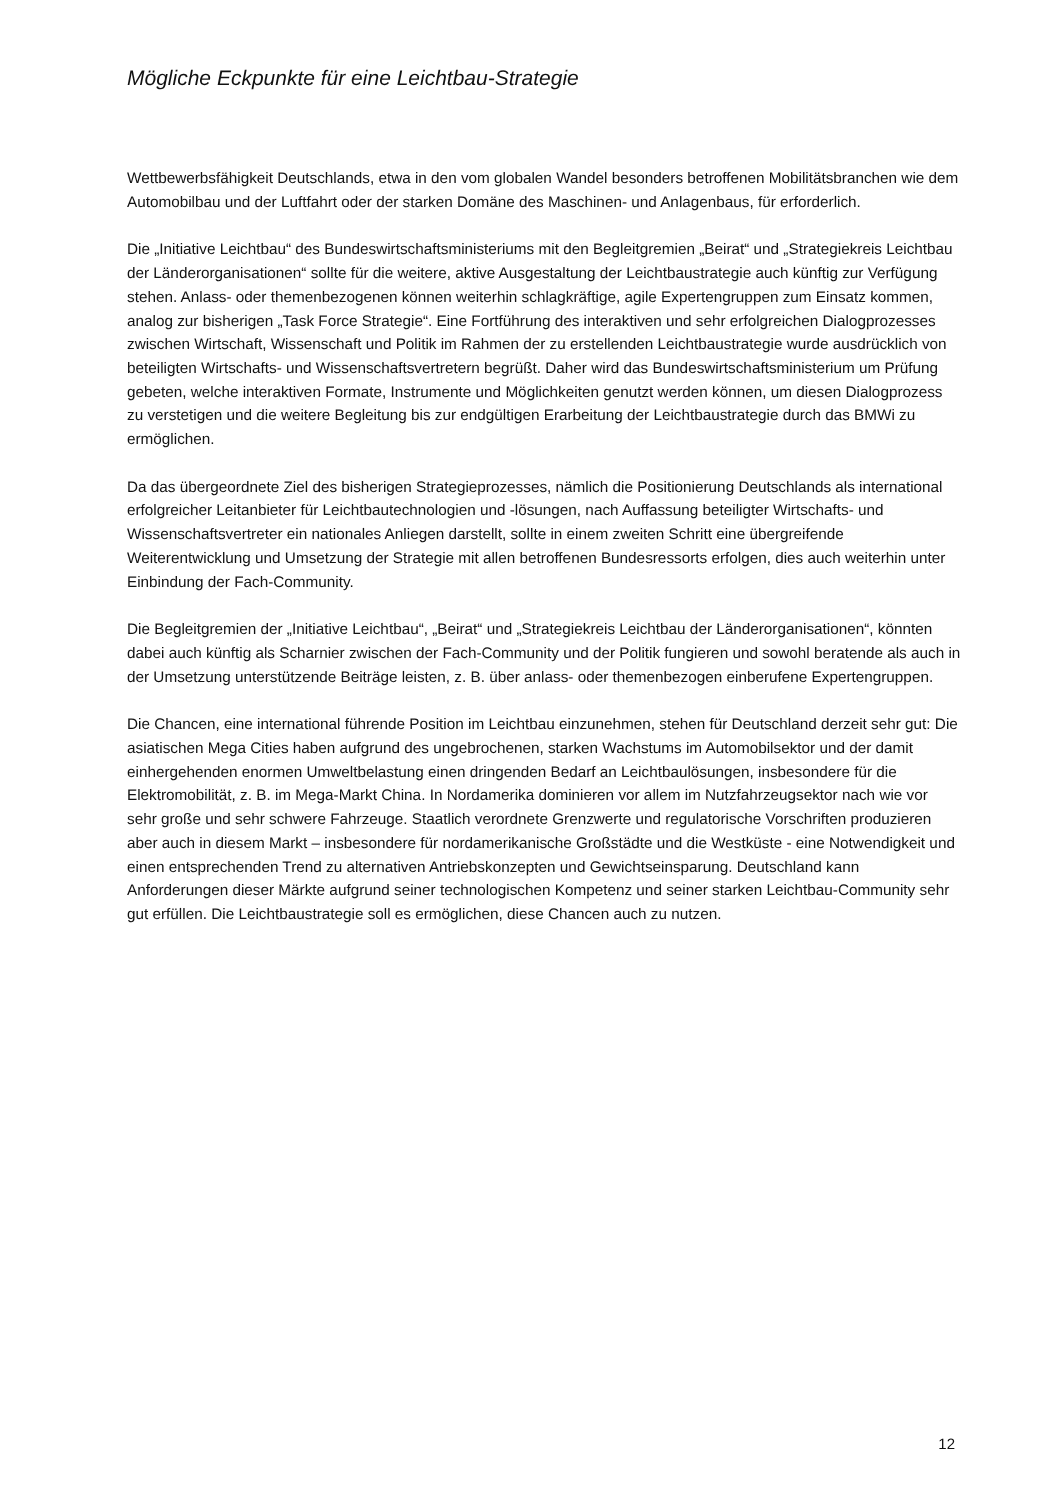Mögliche Eckpunkte für eine Leichtbau-Strategie
Wettbewerbsfähigkeit Deutschlands, etwa in den vom globalen Wandel besonders betroffenen Mobilitätsbranchen wie dem Automobilbau und der Luftfahrt oder der starken Domäne des Maschinen- und Anlagenbaus, für erforderlich.
Die „Initiative Leichtbau“ des Bundeswirtschaftsministeriums mit den Begleitgremien „Beirat“ und „Strategiekreis Leichtbau der Länderorganisationen“ sollte für die weitere, aktive Ausgestaltung der Leichtbaustrategie auch künftig zur Verfügung stehen. Anlass- oder themenbezogenen können weiterhin schlagkräftige, agile Expertengruppen zum Einsatz kommen, analog zur bisherigen „Task Force Strategie“. Eine Fortführung des interaktiven und sehr erfolgreichen Dialogprozesses zwischen Wirtschaft, Wissenschaft und Politik im Rahmen der zu erstellenden Leichtbaustrategie wurde ausdrücklich von beteiligten Wirtschafts- und Wissenschaftsvertretern begrüßt. Daher wird das Bundeswirtschaftsministerium um Prüfung gebeten, welche interaktiven Formate, Instrumente und Möglichkeiten genutzt werden können, um diesen Dialogprozess zu verstetigen und die weitere Begleitung bis zur endgültigen Erarbeitung der Leichtbaustrategie durch das BMWi zu ermöglichen.
Da das übergeordnete Ziel des bisherigen Strategieprozesses, nämlich die Positionierung Deutschlands als international erfolgreicher Leitanbieter für Leichtbautechnologien und -lösungen, nach Auffassung beteiligter Wirtschafts- und Wissenschaftsvertreter ein nationales Anliegen darstellt, sollte in einem zweiten Schritt eine übergreifende Weiterentwicklung und Umsetzung der Strategie mit allen betroffenen Bundesressorts erfolgen, dies auch weiterhin unter Einbindung der Fach-Community.
Die Begleitgremien der „Initiative Leichtbau“, „Beirat“ und „Strategiekreis Leichtbau der Länderorganisationen“, könnten dabei auch künftig als Scharnier zwischen der Fach-Community und der Politik fungieren und sowohl beratende als auch in der Umsetzung unterstützende Beiträge leisten, z. B. über anlass- oder themenbezogen einberufene Expertengruppen.
Die Chancen, eine international führende Position im Leichtbau einzunehmen, stehen für Deutschland derzeit sehr gut: Die asiatischen Mega Cities haben aufgrund des ungebrochenen, starken Wachstums im Automobilsektor und der damit einhergehenden enormen Umweltbelastung einen dringenden Bedarf an Leichtbaulösungen, insbesondere für die Elektromobilität, z. B. im Mega-Markt China. In Nordamerika dominieren vor allem im Nutzfahrzeugsektor nach wie vor sehr große und sehr schwere Fahrzeuge. Staatlich verordnete Grenzwerte und regulatorische Vorschriften produzieren aber auch in diesem Markt – insbesondere für nordamerikanische Großstädte und die Westküste - eine Notwendigkeit und einen entsprechenden Trend zu alternativen Antriebskonzepten und Gewichtseinsparung. Deutschland kann Anforderungen dieser Märkte aufgrund seiner technologischen Kompetenz und seiner starken Leichtbau-Community sehr gut erfüllen. Die Leichtbaustrategie soll es ermöglichen, diese Chancen auch zu nutzen.
12